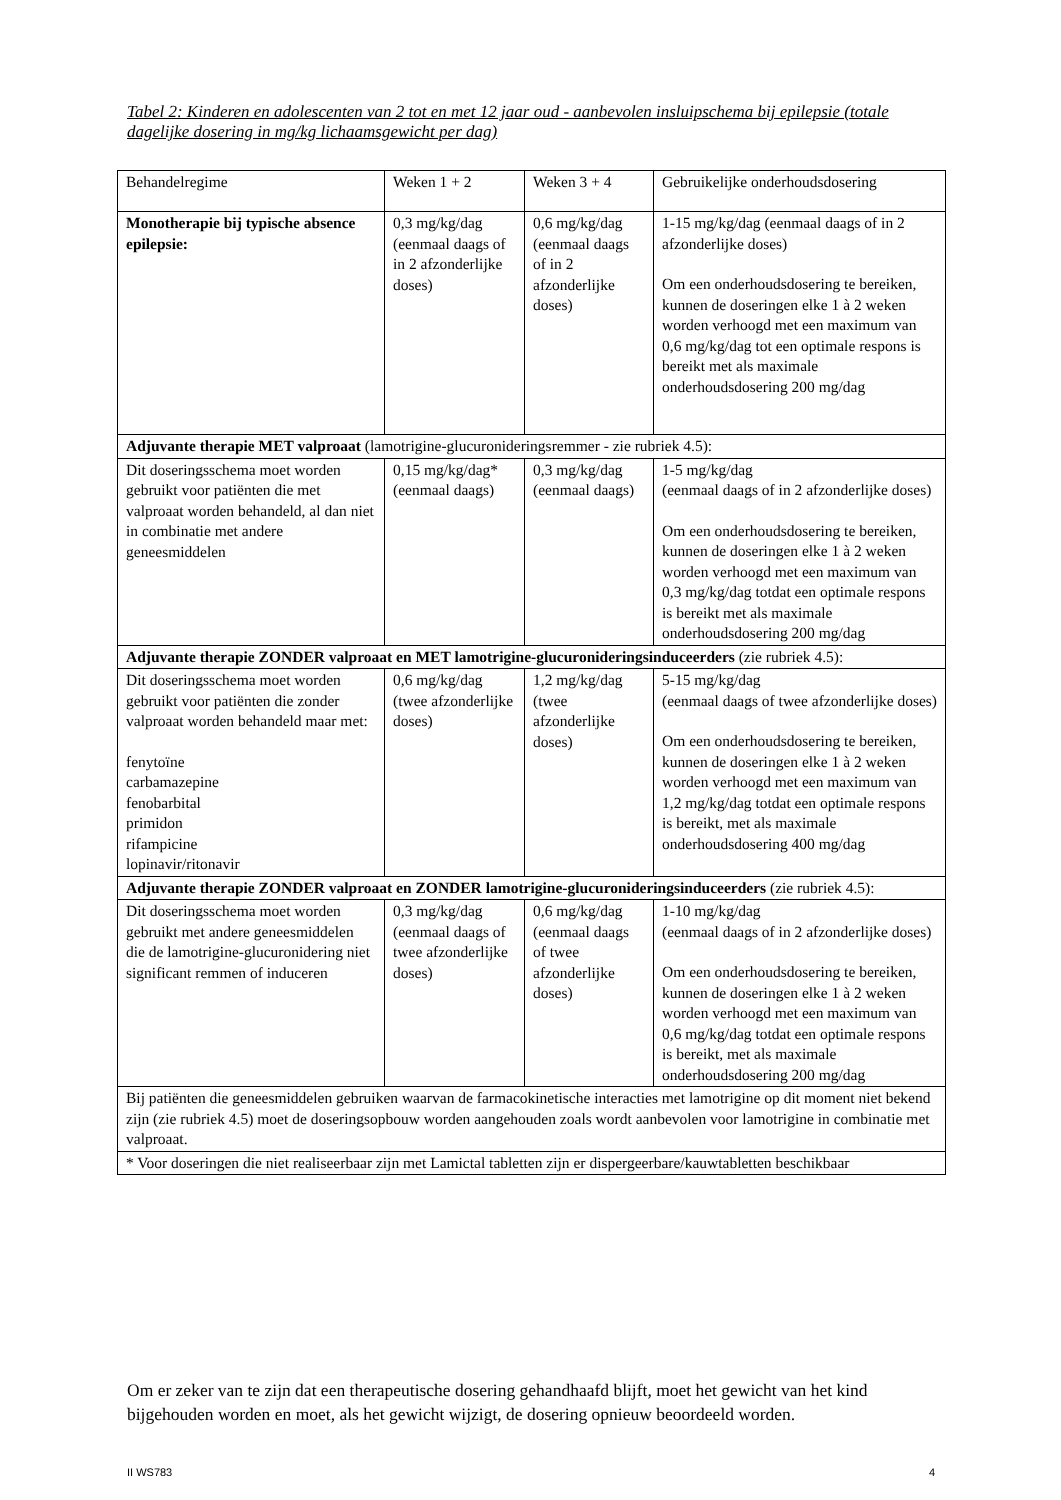Tabel 2: Kinderen en adolescenten van 2 tot en met 12 jaar oud - aanbevolen insluipschema bij epilepsie (totale dagelijke dosering in mg/kg lichaamsgewicht per dag)
| Behandelregime | Weken 1 + 2 | Weken 3 + 4 | Gebruikelijke onderhoudsdosering |
| Monotherapie bij typische absence epilepsie: | 0,3 mg/kg/dag (eenmaal daags of in 2 afzonderlijke doses) | 0,6 mg/kg/dag (eenmaal daags of in 2 afzonderlijke doses) | 1-15 mg/kg/dag (eenmaal daags of in 2 afzonderlijke doses) Om een onderhoudsdosering te bereiken, kunnen de doseringen elke 1 à 2 weken worden verhoogd met een maximum van 0,6 mg/kg/dag tot een optimale respons is bereikt met als maximale onderhoudsdosering 200 mg/dag |
| Adjuvante therapie MET valproaat (lamotrigine-glucuronideringsremmer - zie rubriek 4.5): | | | |
| Dit doseringsschema moet worden gebruikt voor patiënten die met valproaat worden behandeld, al dan niet in combinatie met andere geneesmiddelen | 0,15 mg/kg/dag* (eenmaal daags) | 0,3 mg/kg/dag (eenmaal daags) | 1-5 mg/kg/dag (eenmaal daags of in 2 afzonderlijke doses) Om een onderhoudsdosering te bereiken, kunnen de doseringen elke 1 à 2 weken worden verhoogd met een maximum van 0,3 mg/kg/dag totdat een optimale respons is bereikt met als maximale onderhoudsdosering 200 mg/dag |
| Adjuvante therapie ZONDER valproaat en MET lamotrigine-glucuronideringsinduceerders (zie rubriek 4.5): | | | |
| Dit doseringsschema moet worden gebruikt voor patiënten die zonder valproaat worden behandeld maar met: fenytoïne carbamazepine fenobarbital primidon rifampicine lopinavir/ritonavir | 0,6 mg/kg/dag (twee afzonderlijke doses) | 1,2 mg/kg/dag (twee afzonderlijke doses) | 5-15 mg/kg/dag (eenmaal daags of twee afzonderlijke doses) Om een onderhoudsdosering te bereiken, kunnen de doseringen elke 1 à 2 weken worden verhoogd met een maximum van 1,2 mg/kg/dag totdat een optimale respons is bereikt, met als maximale onderhoudsdosering 400 mg/dag |
| Adjuvante therapie ZONDER valproaat en ZONDER lamotrigine-glucuronideringsinduceerders (zie rubriek 4.5): | | | |
| Dit doseringsschema moet worden gebruikt met andere geneesmiddelen die de lamotrigine-glucuronidering niet significant remmen of induceren | 0,3 mg/kg/dag (eenmaal daags of twee afzonderlijke doses) | 0,6 mg/kg/dag (eenmaal daags of twee afzonderlijke doses) | 1-10 mg/kg/dag (eenmaal daags of in 2 afzonderlijke doses) Om een onderhoudsdosering te bereiken, kunnen de doseringen elke 1 à 2 weken worden verhoogd met een maximum van 0,6 mg/kg/dag totdat een optimale respons is bereikt, met als maximale onderhoudsdosering 200 mg/dag |
| Bij patiënten die geneesmiddelen gebruiken waarvan de farmacokinetische interacties met lamotrigine op dit moment niet bekend zijn (zie rubriek 4.5) moet de doseringsopbouw worden aangehouden zoals wordt aanbevolen voor lamotrigine in combinatie met valproaat. | | | |
| * Voor doseringen die niet realiseerbaar zijn met Lamictal tabletten zijn er dispergeerbare/kauwtabletten beschikbaar | | | |
Om er zeker van te zijn dat een therapeutische dosering gehandhaafd blijft, moet het gewicht van het kind bijgehouden worden en moet, als het gewicht wijzigt, de dosering opnieuw beoordeeld worden.
II WS783 4